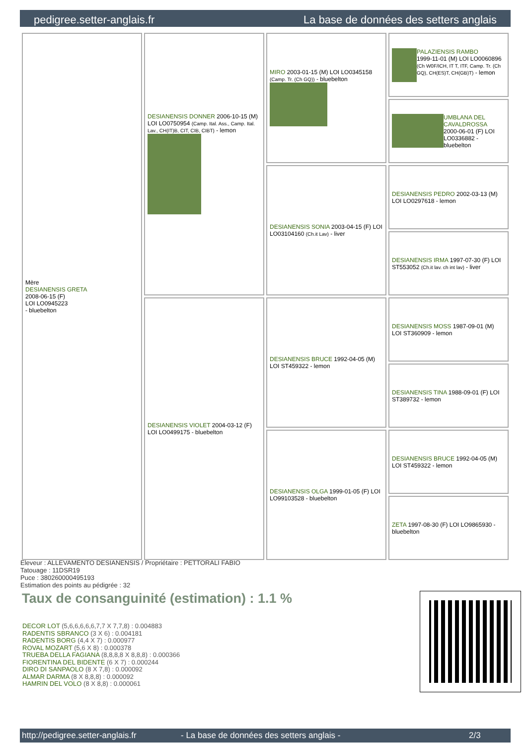pedigree.setter-anglais.fr La base de données des setters anglais
| Mère DESIANENSIS GRETA 2008-06-15 (F) LOI LO0945223 - bluebelton | DESIANENSIS DONNER 2006-10-15 (M) LOI LO0750954 (Camp. Ital. Ass., Camp. Ital. Lav., CH(IT)B, CIT, CIB, CIBT) - lemon | MIRO 2003-01-15 (M) LOI LO0345158 (Camp. Tr. (Ch GQ)) - bluebelton | PALAZIENSIS RAMBO 1999-11-01 (M) LOI LO0060896 (Ch W0F/ICH, IT T, ITF, Camp. Tr. (Ch GQ), CH(ES)T, CH(GB)T) - lemon |
| | | | UMBLANA DEL CAVALDROSSA 2000-06-01 (F) LOI LO0336882 - bluebelton |
| | | DESIANENSIS SONIA 2003-04-15 (F) LOI LO03104160 (Ch.it Lav) - liver | DESIANENSIS PEDRO 2002-03-13 (M) LOI LO0297618 - lemon |
| | | | DESIANENSIS IRMA 1997-07-30 (F) LOI ST553052 (Ch.it lav. ch int lav) - liver |
| | DESIANENSIS VIOLET 2004-03-12 (F) LOI LO0499175 - bluebelton | DESIANENSIS BRUCE 1992-04-05 (M) LOI ST459322 - lemon | DESIANENSIS MOSS 1987-09-01 (M) LOI ST360909 - lemon |
| | | | DESIANENSIS TINA 1988-09-01 (F) LOI ST389732 - lemon |
| | | DESIANENSIS OLGA 1999-01-05 (F) LOI LO99103528 - bluebelton | DESIANENSIS BRUCE 1992-04-05 (M) LOI ST459322 - lemon |
| | | | ZETA 1997-08-30 (F) LOI LO9865930 - bluebelton |
Eleveur : ALLEVAMENTO DESIANENSIS / Propriétaire : PETTORALI FABIO
Tatouage : 11DSR19
Puce : 380260000495193
Estimation des points au pédigrée : 32
Taux de consanguinité (estimation) : 1.1 %
DECOR LOT (5,6,6,6,6,6,7,7 X 7,7,8) : 0.004883
RADENTIS SBRANCO (3 X 6) : 0.004181
RADENTIS BORG (4,4 X 7) : 0.000977
ROVAL MOZART (5,6 X 8) : 0.000378
TRUEBA DELLA FAGIANA (8,8,8,8 X 8,8,8) : 0.000366
FIORENTINA DEL BIDENTE (6 X 7) : 0.000244
DIRO DI SANPAOLO (8 X 7,8) : 0.000092
ALMAR DARMA (8 X 8,8,8) : 0.000092
HAMRIN DEL VOLO (8 X 8,8) : 0.000061
http://pedigree.setter-anglais.fr - La base de données des setters anglais - 2/3